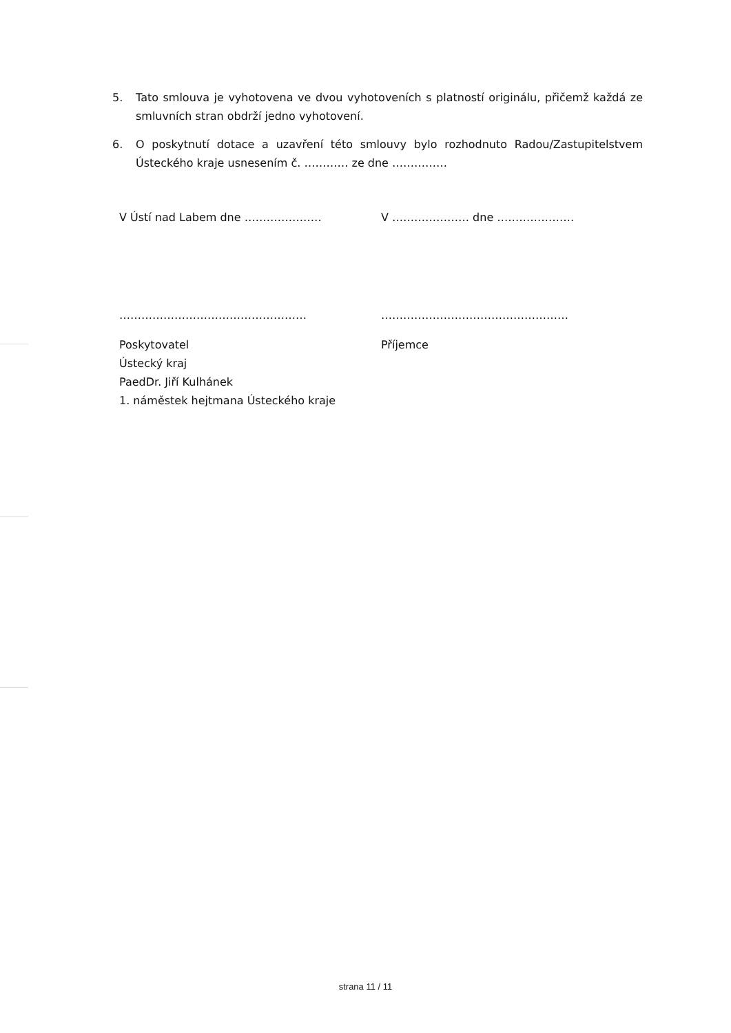5. Tato smlouva je vyhotovena ve dvou vyhotoveních s platností originálu, přičemž každá ze smluvních stran obdrží jedno vyhotovení.
6. O poskytnutí dotace a uzavření této smlouvy bylo rozhodnuto Radou/Zastupitelstvem Ústeckého kraje usnesením č. ………… ze dne ……………
V Ústí nad Labem dne ………………… V ………………… dne …………………
…………………………………………… ……………………………………………
Poskytovatel
Ústecký kraj
PaedDr. Jiří Kulhánek
1. náměstek hejtmana Ústeckého kraje
Příjemce
strana 11 / 11